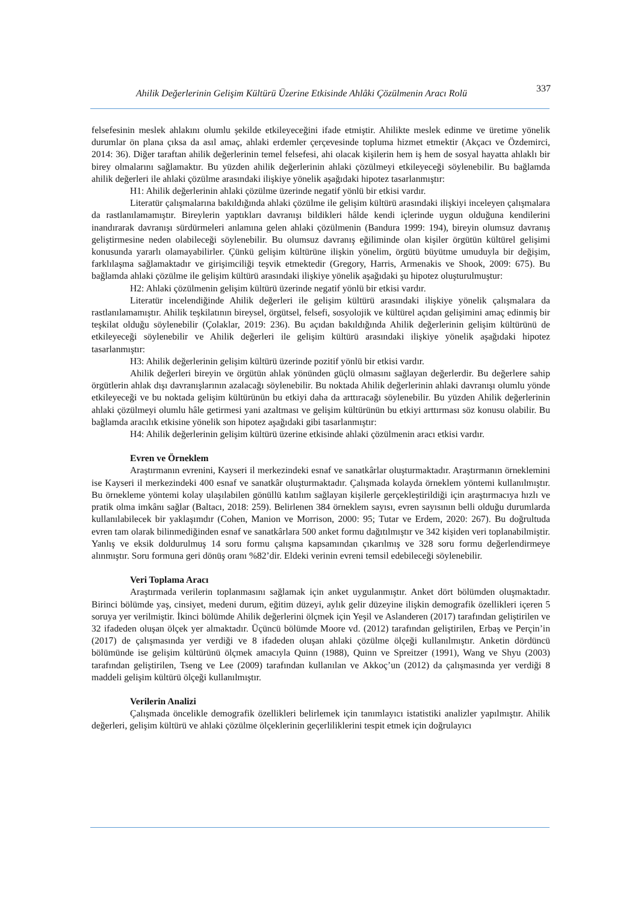Ahilik Değerlerinin Gelişim Kültürü Üzerine Etkisinde Ahlâki Çözülmenin Aracı Rolü 337
felsefesinin meslek ahlakını olumlu şekilde etkileyeceğini ifade etmiştir. Ahilikte meslek edinme ve üretime yönelik durumlar ön plana çıksa da asıl amaç, ahlaki erdemler çerçevesinde topluma hizmet etmektir (Akçacı ve Özdemirci, 2014: 36). Diğer taraftan ahilik değerlerinin temel felsefesi, ahi olacak kişilerin hem iş hem de sosyal hayatta ahlaklı bir birey olmalarını sağlamaktır. Bu yüzden ahilik değerlerinin ahlaki çözülmeyi etkileyeceği söylenebilir. Bu bağlamda ahilik değerleri ile ahlaki çözülme arasındaki ilişkiye yönelik aşağıdaki hipotez tasarlanmıştır:
H1: Ahilik değerlerinin ahlaki çözülme üzerinde negatif yönlü bir etkisi vardır.
Literatür çalışmalarına bakıldığında ahlaki çözülme ile gelişim kültürü arasındaki ilişkiyi inceleyen çalışmalara da rastlanılamamıştır. Bireylerin yaptıkları davranışı bildikleri hâlde kendi içlerinde uygun olduğuna kendilerini inandırarak davranışı sürdürmeleri anlamına gelen ahlaki çözülmenin (Bandura 1999: 194), bireyin olumsuz davranış geliştirmesine neden olabileceği söylenebilir. Bu olumsuz davranış eğiliminde olan kişiler örgütün kültürel gelişimi konusunda yararlı olamayabilirler. Çünkü gelişim kültürüne ilişkin yönelim, örgütü büyütme umuduyla bir değişim, farklılaşma sağlamaktadır ve girişimciliği teşvik etmektedir (Gregory, Harris, Armenakis ve Shook, 2009: 675). Bu bağlamda ahlaki çözülme ile gelişim kültürü arasındaki ilişkiye yönelik aşağıdaki şu hipotez oluşturulmuştur:
H2: Ahlaki çözülmenin gelişim kültürü üzerinde negatif yönlü bir etkisi vardır.
Literatür incelendiğinde Ahilik değerleri ile gelişim kültürü arasındaki ilişkiye yönelik çalışmalara da rastlanılamamıştır. Ahilik teşkilatının bireysel, örgütsel, felsefi, sosyolojik ve kültürel açıdan gelişimini amaç edinmiş bir teşkilat olduğu söylenebilir (Çolaklar, 2019: 236). Bu açıdan bakıldığında Ahilik değerlerinin gelişim kültürünü de etkileyeceği söylenebilir ve Ahilik değerleri ile gelişim kültürü arasındaki ilişkiye yönelik aşağıdaki hipotez tasarlanmıştır:
H3: Ahilik değerlerinin gelişim kültürü üzerinde pozitif yönlü bir etkisi vardır.
Ahilik değerleri bireyin ve örgütün ahlak yönünden güçlü olmasını sağlayan değerlerdir. Bu değerlere sahip örgütlerin ahlak dışı davranışlarının azalacağı söylenebilir. Bu noktada Ahilik değerlerinin ahlaki davranışı olumlu yönde etkileyeceği ve bu noktada gelişim kültürünün bu etkiyi daha da arttıracağı söylenebilir. Bu yüzden Ahilik değerlerinin ahlaki çözülmeyi olumlu hâle getirmesi yani azaltması ve gelişim kültürünün bu etkiyi arttırması söz konusu olabilir. Bu bağlamda aracılık etkisine yönelik son hipotez aşağıdaki gibi tasarlanmıştır:
H4: Ahilik değerlerinin gelişim kültürü üzerine etkisinde ahlaki çözülmenin aracı etkisi vardır.
Evren ve Örneklem
Araştırmanın evrenini, Kayseri il merkezindeki esnaf ve sanatkârlar oluşturmaktadır. Araştırmanın örneklemini ise Kayseri il merkezindeki 400 esnaf ve sanatkâr oluşturmaktadır. Çalışmada kolayda örneklem yöntemi kullanılmıştır. Bu örnekleme yöntemi kolay ulaşılabilen gönüllü katılım sağlayan kişilerle gerçekleştirildiği için araştırmacıya hızlı ve pratik olma imkânı sağlar (Baltacı, 2018: 259). Belirlenen 384 örneklem sayısı, evren sayısının belli olduğu durumlarda kullanılabilecek bir yaklaşımdır (Cohen, Manion ve Morrison, 2000: 95; Tutar ve Erdem, 2020: 267). Bu doğrultuda evren tam olarak bilinmediğinden esnaf ve sanatkârlara 500 anket formu dağıtılmıştır ve 342 kişiden veri toplanabilmiştir. Yanlış ve eksik doldurulmuş 14 soru formu çalışma kapsamından çıkarılmış ve 328 soru formu değerlendirmeye alınmıştır. Soru formuna geri dönüş oranı %82’dir. Eldeki verinin evreni temsil edebileceği söylenebilir.
Veri Toplama Aracı
Araştırmada verilerin toplanmasını sağlamak için anket uygulanmıştır. Anket dört bölümden oluşmaktadır. Birinci bölümde yaş, cinsiyet, medeni durum, eğitim düzeyi, aylık gelir düzeyine ilişkin demografik özellikleri içeren 5 soruya yer verilmiştir. İkinci bölümde Ahilik değerlerini ölçmek için Yeşil ve Aslanderen (2017) tarafından geliştirilen ve 32 ifadeden oluşan ölçek yer almaktadır. Üçüncü bölümde Moore vd. (2012) tarafından geliştirilen, Erbaş ve Perçin’in (2017) de çalışmasında yer verdiği ve 8 ifadeden oluşan ahlaki çözülme ölçeği kullanılmıştır. Anketin dördüncü bölümünde ise gelişim kültürünü ölçmek amacıyla Quinn (1988), Quinn ve Spreitzer (1991), Wang ve Shyu (2003) tarafından geliştirilen, Tseng ve Lee (2009) tarafından kullanılan ve Akkoç’un (2012) da çalışmasında yer verdiği 8 maddeli gelişim kültürü ölçeği kullanılmıştır.
Verilerin Analizi
Çalışmada öncelikle demografik özellikleri belirlemek için tanımlayıcı istatistiki analizler yapılmıştır. Ahilik değerleri, gelişim kültürü ve ahlaki çözülme ölçeklerinin geçerliliklerini tespit etmek için doğrulayıcı